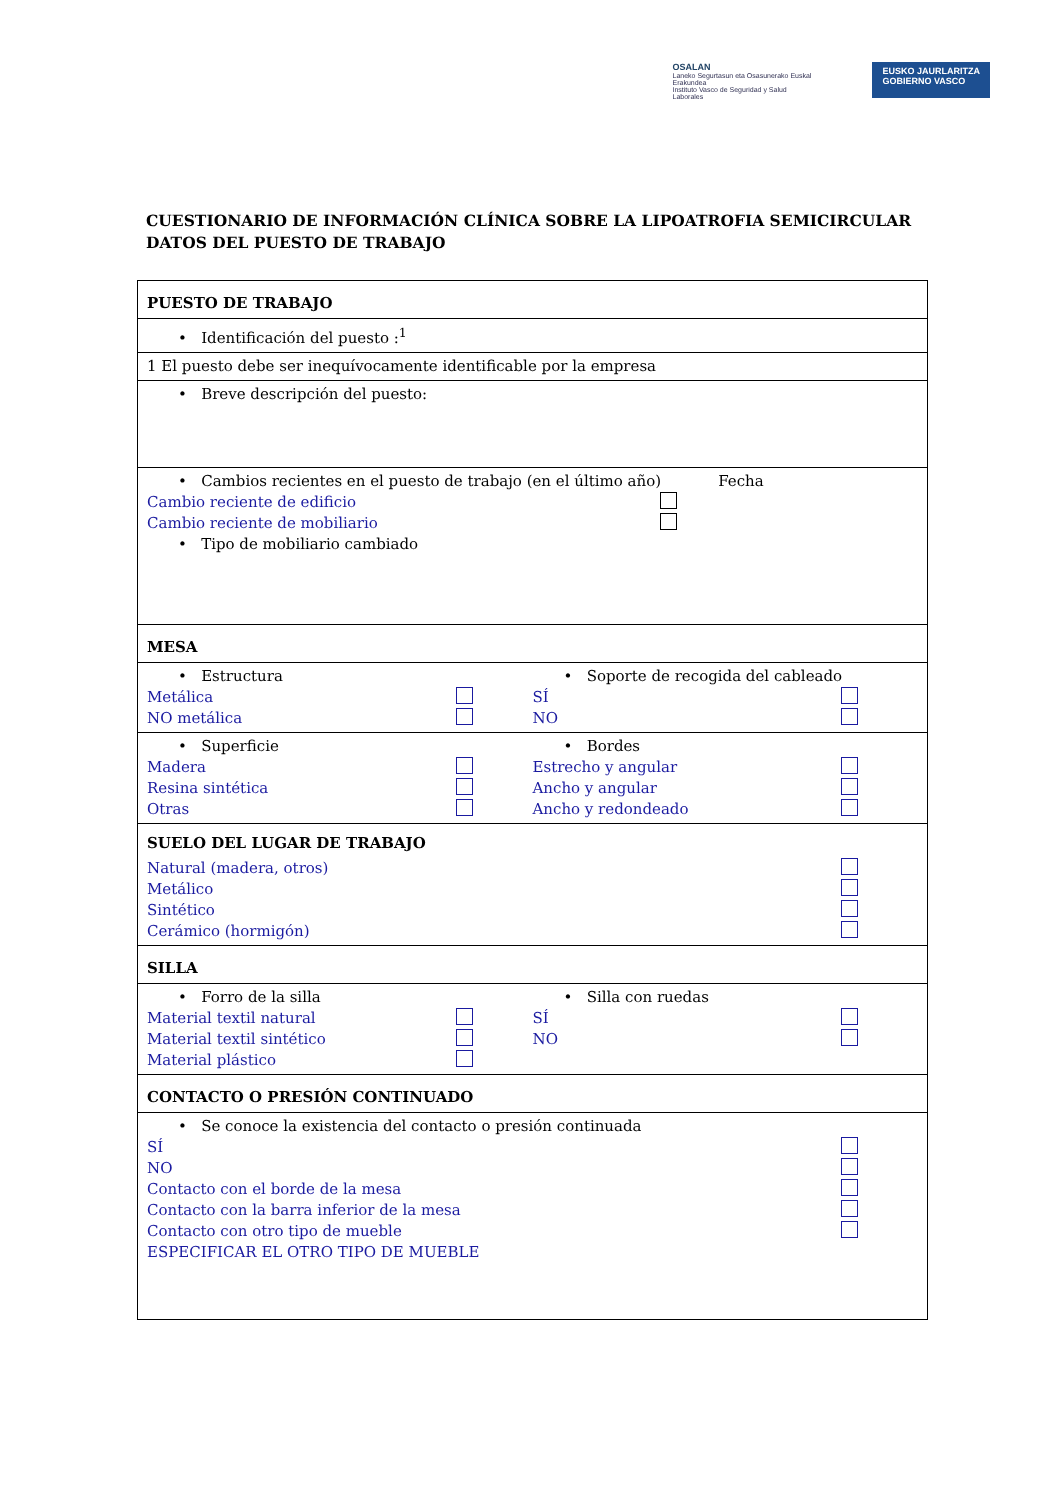OSALAN
Laneko Segurtasun eta Osasunerako Euskal Erakundea
Instituto Vasco de Seguridad y Salud Laborales
EUSKO JAURLARITZA
GOBIERNO VASCO
CUESTIONARIO DE INFORMACIÓN CLÍNICA SOBRE LA LIPOATROFIA SEMICIRCULAR DATOS DEL PUESTO DE TRABAJO
| PUESTO DE TRABAJO |
| • Identificación del puesto :<sup>1</sup> |
| 1 El puesto debe ser inequívocamente identificable por la empresa |
| • Breve descripción del puesto: |
| • Cambios recientes en el puesto de trabajo (en el último año) Fecha Cambio reciente de edificio Cambio reciente de mobiliario • Tipo de mobiliario cambiado |
| MESA |
| • Estructura Metálica NO metálica • Soporte de recogida del cableado SÍ NO |
| • Superficie Madera Resina sintética Otras • Bordes Estrecho y angular Ancho y angular Ancho y redondeado |
| SUELO DEL LUGAR DE TRABAJO Natural (madera, otros) Metálico Sintético Cerámico (hormigón) |
| SILLA |
| • Forro de la silla Material textil natural Material textil sintético Material plástico • Silla con ruedas SÍ NO |
| CONTACTO O PRESIÓN CONTINUADO |
| • Se conoce la existencia del contacto o presión continuada SÍ NO Contacto con el borde de la mesa Contacto con la barra inferior de la mesa Contacto con otro tipo de mueble ESPECIFICAR EL OTRO TIPO DE MUEBLE |